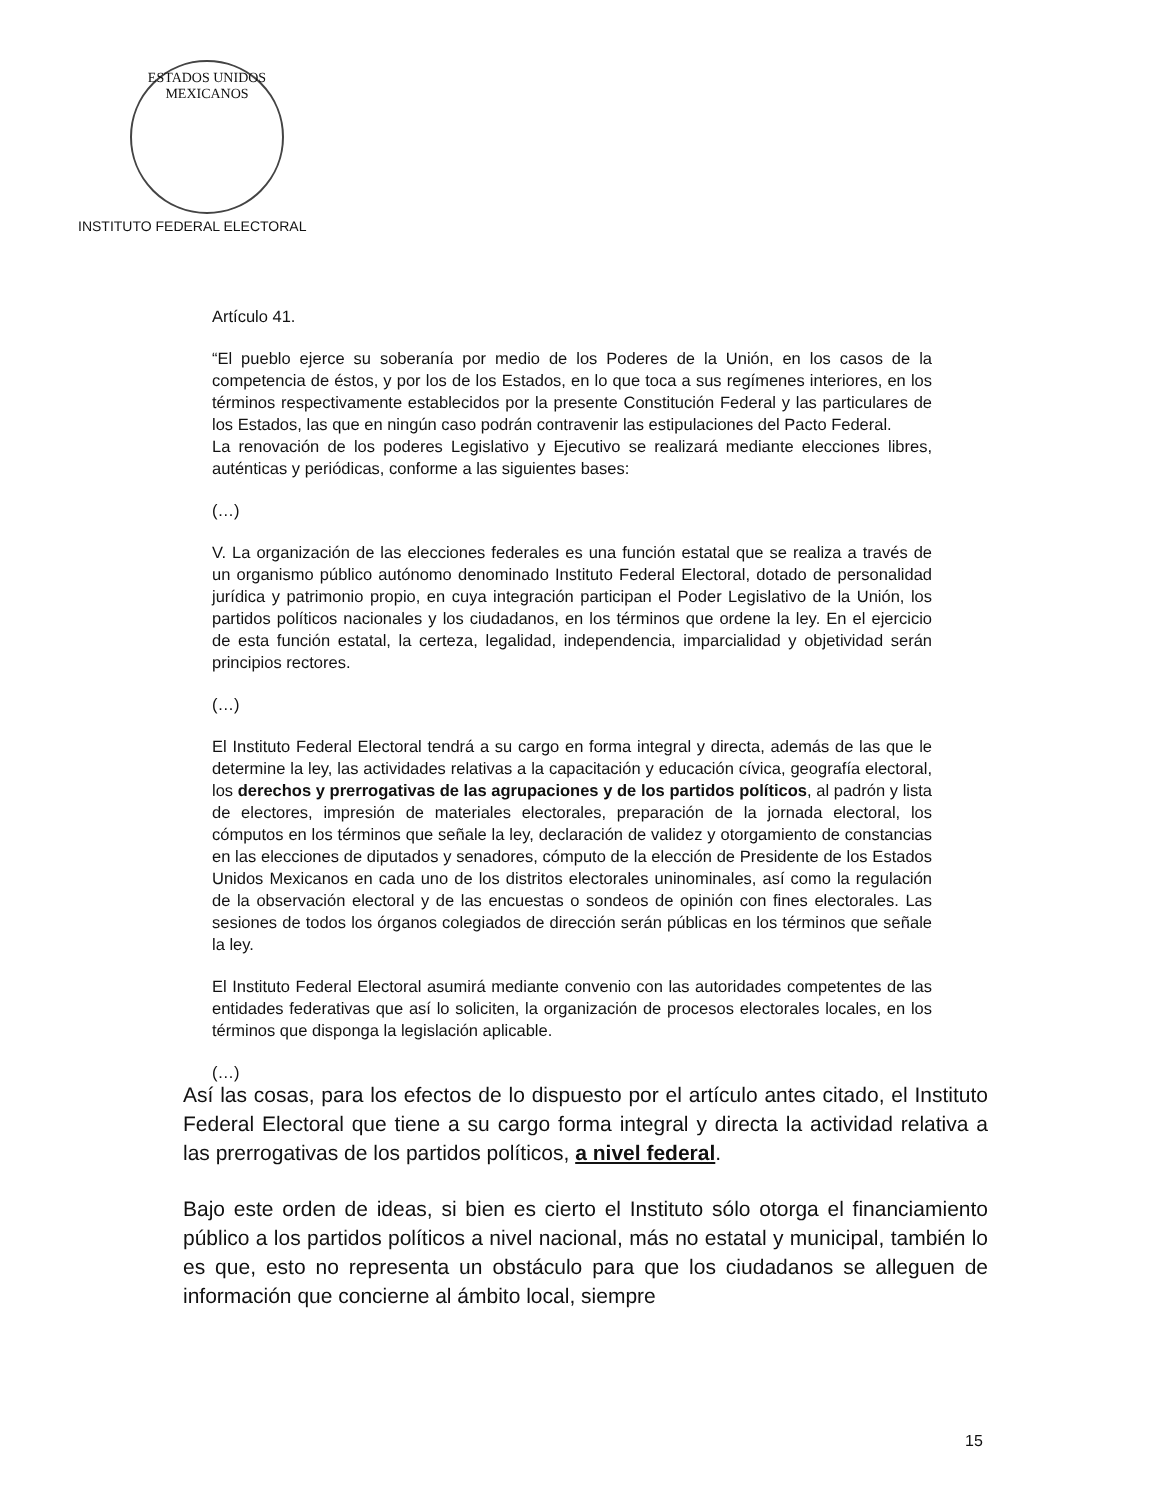ESTADOS UNIDOS MEXICANOS
INSTITUTO FEDERAL ELECTORAL
Artículo 41.
“El pueblo ejerce su soberanía por medio de los Poderes de la Unión, en los casos de la competencia de éstos, y por los de los Estados, en lo que toca a sus regímenes interiores, en los términos respectivamente establecidos por la presente Constitución Federal y las particulares de los Estados, las que en ningún caso podrán contravenir las estipulaciones del Pacto Federal.
La renovación de los poderes Legislativo y Ejecutivo se realizará mediante elecciones libres, auténticas y periódicas, conforme a las siguientes bases:
(…)
V. La organización de las elecciones federales es una función estatal que se realiza a través de un organismo público autónomo denominado Instituto Federal Electoral, dotado de personalidad jurídica y patrimonio propio, en cuya integración participan el Poder Legislativo de la Unión, los partidos políticos nacionales y los ciudadanos, en los términos que ordene la ley. En el ejercicio de esta función estatal, la certeza, legalidad, independencia, imparcialidad y objetividad serán principios rectores.
(…)
El Instituto Federal Electoral tendrá a su cargo en forma integral y directa, además de las que le determine la ley, las actividades relativas a la capacitación y educación cívica, geografía electoral, los derechos y prerrogativas de las agrupaciones y de los partidos políticos, al padrón y lista de electores, impresión de materiales electorales, preparación de la jornada electoral, los cómputos en los términos que señale la ley, declaración de validez y otorgamiento de constancias en las elecciones de diputados y senadores, cómputo de la elección de Presidente de los Estados Unidos Mexicanos en cada uno de los distritos electorales uninominales, así como la regulación de la observación electoral y de las encuestas o sondeos de opinión con fines electorales. Las sesiones de todos los órganos colegiados de dirección serán públicas en los términos que señale la ley.
El Instituto Federal Electoral asumirá mediante convenio con las autoridades competentes de las entidades federativas que así lo soliciten, la organización de procesos electorales locales, en los términos que disponga la legislación aplicable.
(…)
Así las cosas, para los efectos de lo dispuesto por el artículo antes citado, el Instituto Federal Electoral que tiene a su cargo forma integral y directa la actividad relativa a las prerrogativas de los partidos políticos, a nivel federal.
Bajo este orden de ideas, si bien es cierto el Instituto sólo otorga el financiamiento público a los partidos políticos a nivel nacional, más no estatal y municipal, también lo es que, esto no representa un obstáculo para que los ciudadanos se alleguen de información que concierne al ámbito local, siempre
15